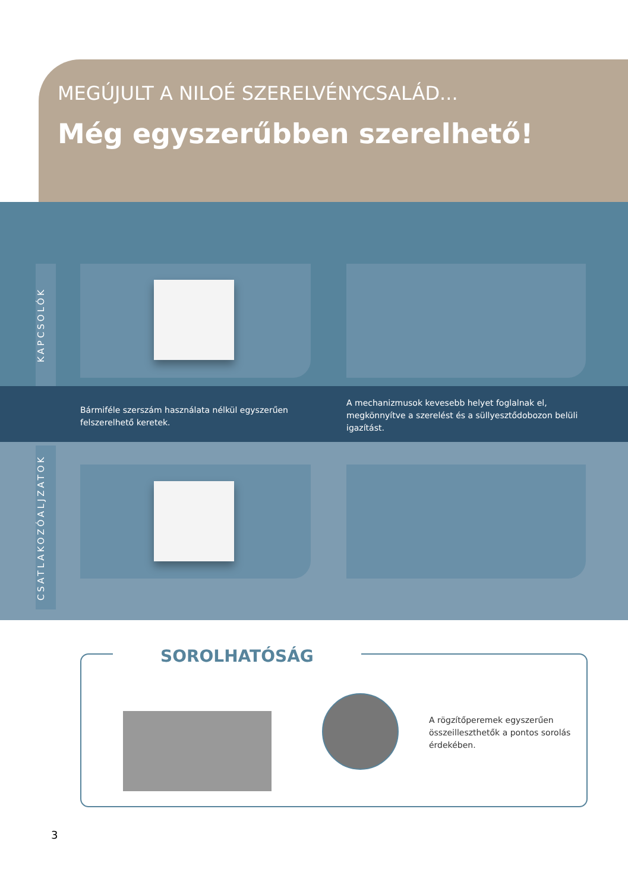MEGÚJULT A NILOÉ SZERELVÉNYCSALÁD...
Még egyszerűbben szerelhető!
KAPCSOLÓK
Bármiféle szerszám használata nélkül egyszerűen felszerelhető keretek.
A mechanizmusok kevesebb helyet foglalnak el, megkönnyítve a szerelést és a süllyesztődobozon belüli igazítást.
CSATLAKOZÓALJZATOK
A rögzítőperemek egyszerűen összeilleszthetők a pontos sorolás érdekében. SOROLHATÓSÁG
3